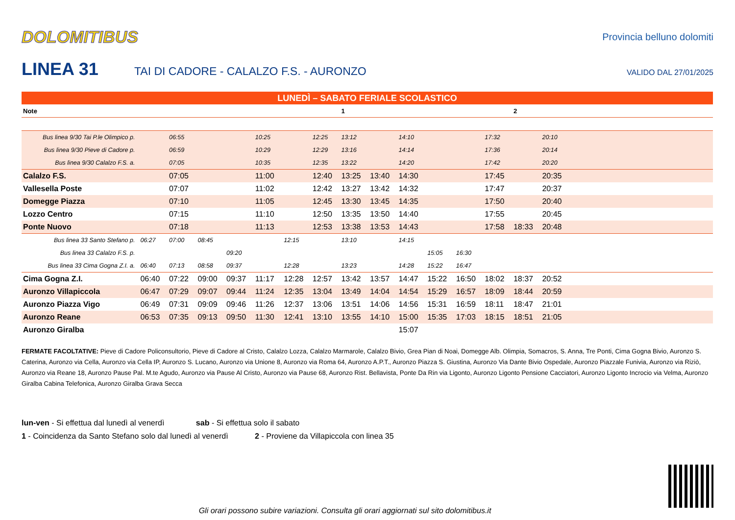DOLOMITIBUS
Provincia belluno dolomiti
LINEA 31
TAI DI CADORE - CALALZO F.S. - AURONZO
VALIDO DAL 27/01/2025
| LUNEDÌ – SABATO FERIALE SCOLASTICO | | | | | | | | | | | | | | | | | | | | |
| Note | | | | | | | | 1 | | | | | | 2 | | | | | | |
| Bus linea 9/30 Tai P.le Olimpico p. | | 06:55 | | | 10:25 | | 12:25 | 13:12 | | 14:10 | | | 17:32 | | 20:10 | | | | | |
| Bus linea 9/30 Pieve di Cadore p. | | 06:59 | | | 10:29 | | 12:29 | 13:16 | | 14:14 | | | 17:36 | | 20:14 | | | | | |
| Bus linea 9/30 Calalzo F.S. a. | | 07:05 | | | 10:35 | | 12:35 | 13:22 | | 14:20 | | | 17:42 | | 20:20 | | | | | |
| Calalzo F.S. | | 07:05 | | | 11:00 | | 12:40 | 13:25 | 13:40 | 14:30 | | | 17:45 | | 20:35 | | | | | |
| Vallesella Poste | | 07:07 | | | 11:02 | | 12:42 | 13:27 | 13:42 | 14:32 | | | 17:47 | | 20:37 | | | | | |
| Domegge Piazza | | 07:10 | | | 11:05 | | 12:45 | 13:30 | 13:45 | 14:35 | | | 17:50 | | 20:40 | | | | | |
| Lozzo Centro | | 07:15 | | | 11:10 | | 12:50 | 13:35 | 13:50 | 14:40 | | | 17:55 | | 20:45 | | | | | |
| Ponte Nuovo | | 07:18 | | | 11:13 | | 12:53 | 13:38 | 13:53 | 14:43 | | | 17:58 | 18:33 | 20:48 | | | | | |
| Bus linea 33 Santo Stefano p. | 06:27 | 07:00 | 08:45 | | | 12:15 | | 13:10 | | 14:15 | | | | | | | | | | |
| Bus linea 33 Calalzo F.S. p. | | | | 09:20 | | | | | | | 15:05 | 16:30 | | | | | | | | |
| Bus linea 33 Cima Gogna Z.I. a. | 06:40 | 07:13 | 08:58 | 09:37 | | 12:28 | | 13:23 | | 14:28 | 15:22 | 16:47 | | | | | | | | |
| Cima Gogna Z.I. | 06:40 | 07:22 | 09:00 | 09:37 | 11:17 | 12:28 | 12:57 | 13:42 | 13:57 | 14:47 | 15:22 | 16:50 | 18:02 | 18:37 | 20:52 | | | | | |
| Auronzo Villapiccola | 06:47 | 07:29 | 09:07 | 09:44 | 11:24 | 12:35 | 13:04 | 13:49 | 14:04 | 14:54 | 15:29 | 16:57 | 18:09 | 18:44 | 20:59 | | | | | |
| Auronzo Piazza Vigo | 06:49 | 07:31 | 09:09 | 09:46 | 11:26 | 12:37 | 13:06 | 13:51 | 14:06 | 14:56 | 15:31 | 16:59 | 18:11 | 18:47 | 21:01 | | | | | |
| Auronzo Reane | 06:53 | 07:35 | 09:13 | 09:50 | 11:30 | 12:41 | 13:10 | 13:55 | 14:10 | 15:00 | 15:35 | 17:03 | 18:15 | 18:51 | 21:05 | | | | | |
| Auronzo Giralba | | | | | | | | | | 15:07 | | | | | | | | | | |
FERMATE FACOLTATIVE: Pieve di Cadore Policonsultorio, Pieve di Cadore al Cristo, Calalzo Lozza, Calalzo Marmarole, Calalzo Bivio, Grea Pian di Noai, Domegge Alb. Olimpia, Somacros, S. Anna, Tre Ponti, Cima Gogna Bivio, Auronzo S. Caterina, Auronzo via Cella, Auronzo via Cella IP, Auronzo S. Lucano, Auronzo via Unione 8, Auronzo via Roma 64, Auronzo A.P.T., Auronzo Piazza S. Giustina, Auronzo Via Dante Bivio Ospedale, Auronzo Piazzale Funivia, Auronzo via Riziò, Auronzo via Reane 18, Auronzo Pause Pal. M.te Agudo, Auronzo via Pause Al Cristo, Auronzo via Pause 68, Auronzo Rist. Bellavista, Ponte Da Rin via Ligonto, Auronzo Ligonto Pensione Cacciatori, Auronzo Ligonto Incrocio via Velma, Auronzo Giralba Cabina Telefonica, Auronzo Giralba Grava Secca
lun-ven - Si effettua dal lunedì al venerdì sab - Si effettua solo il sabato
1 - Coincidenza da Santo Stefano solo dal lunedì al venerdì 2 - Proviene da Villapiccola con linea 35
Gli orari possono subire variazioni. Consulta gli orari aggiornati sul sito dolomitibus.it